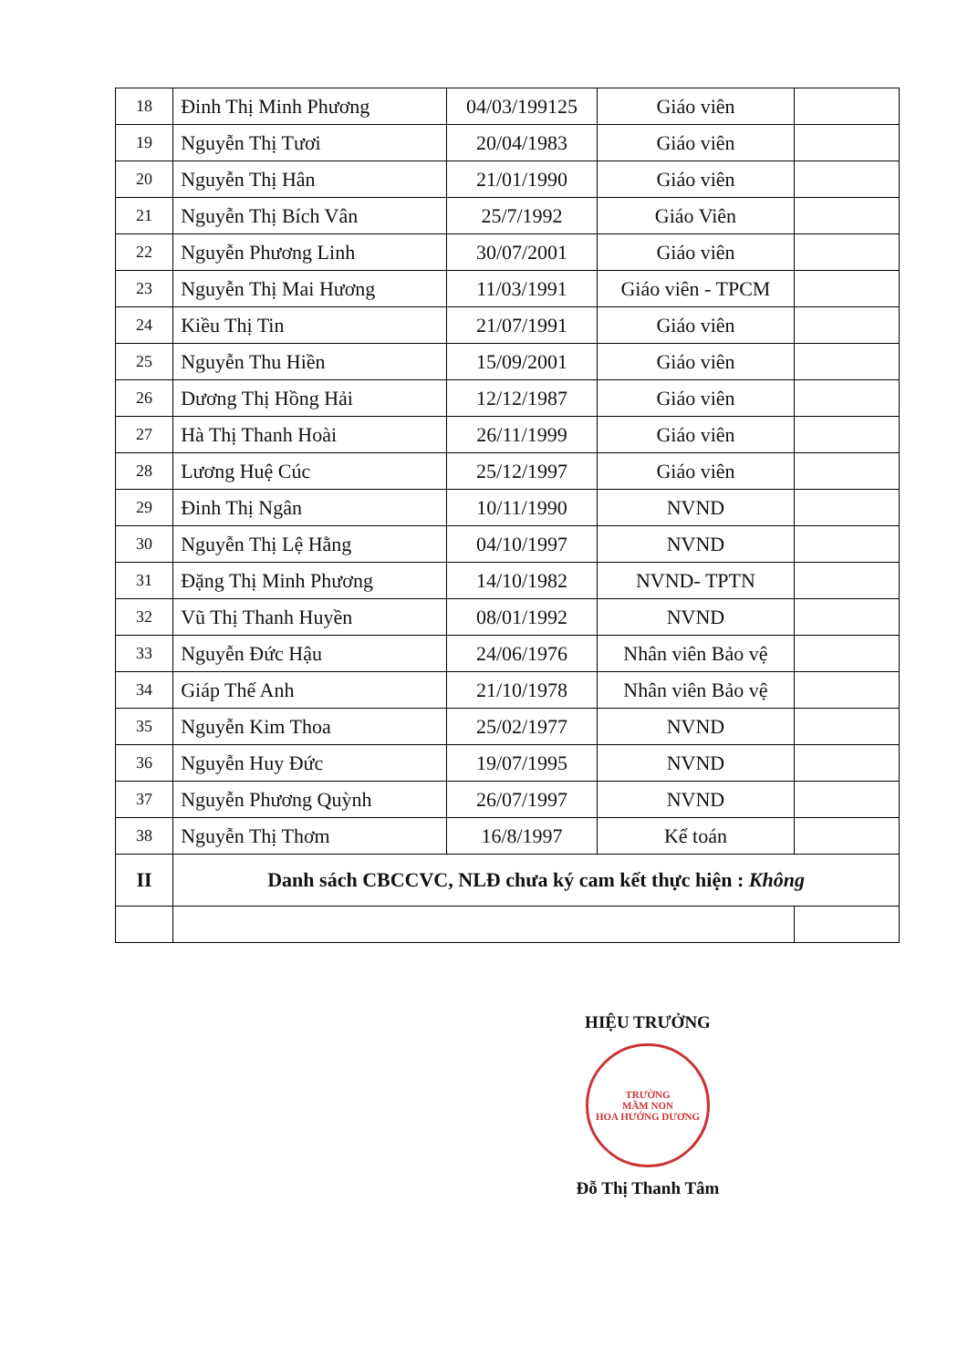| 18 | Đinh Thị Minh Phương | 04/03/199125 | Giáo viên | |
| 19 | Nguyễn Thị Tươi | 20/04/1983 | Giáo viên | |
| 20 | Nguyễn Thị Hân | 21/01/1990 | Giáo viên | |
| 21 | Nguyễn Thị Bích Vân | 25/7/1992 | Giáo Viên | |
| 22 | Nguyễn Phương Linh | 30/07/2001 | Giáo viên | |
| 23 | Nguyễn Thị Mai Hương | 11/03/1991 | Giáo viên - TPCM | |
| 24 | Kiều Thị Tin | 21/07/1991 | Giáo viên | |
| 25 | Nguyễn Thu Hiền | 15/09/2001 | Giáo viên | |
| 26 | Dương Thị Hồng Hải | 12/12/1987 | Giáo viên | |
| 27 | Hà Thị Thanh Hoài | 26/11/1999 | Giáo viên | |
| 28 | Lương Huệ Cúc | 25/12/1997 | Giáo viên | |
| 29 | Đinh Thị Ngân | 10/11/1990 | NVND | |
| 30 | Nguyễn Thị Lệ Hằng | 04/10/1997 | NVND | |
| 31 | Đặng Thị Minh Phương | 14/10/1982 | NVND- TPTN | |
| 32 | Vũ Thị Thanh Huyền | 08/01/1992 | NVND | |
| 33 | Nguyễn Đức Hậu | 24/06/1976 | Nhân viên Bảo vệ | |
| 34 | Giáp Thế Anh | 21/10/1978 | Nhân viên Bảo vệ | |
| 35 | Nguyễn Kim Thoa | 25/02/1977 | NVND | |
| 36 | Nguyễn Huy Đức | 19/07/1995 | NVND | |
| 37 | Nguyễn Phương Quỳnh | 26/07/1997 | NVND | |
| 38 | Nguyễn Thị Thơm | 16/8/1997 | Kế toán | |
| II | Danh sách CBCCVC, NLĐ chưa ký cam kết thực hiện : Không | | | |
HIỆU TRƯỞNG
TRƯỜNG
MẦM NON
HOA HƯỚNG DƯƠNG
Đỗ Thị Thanh Tâm